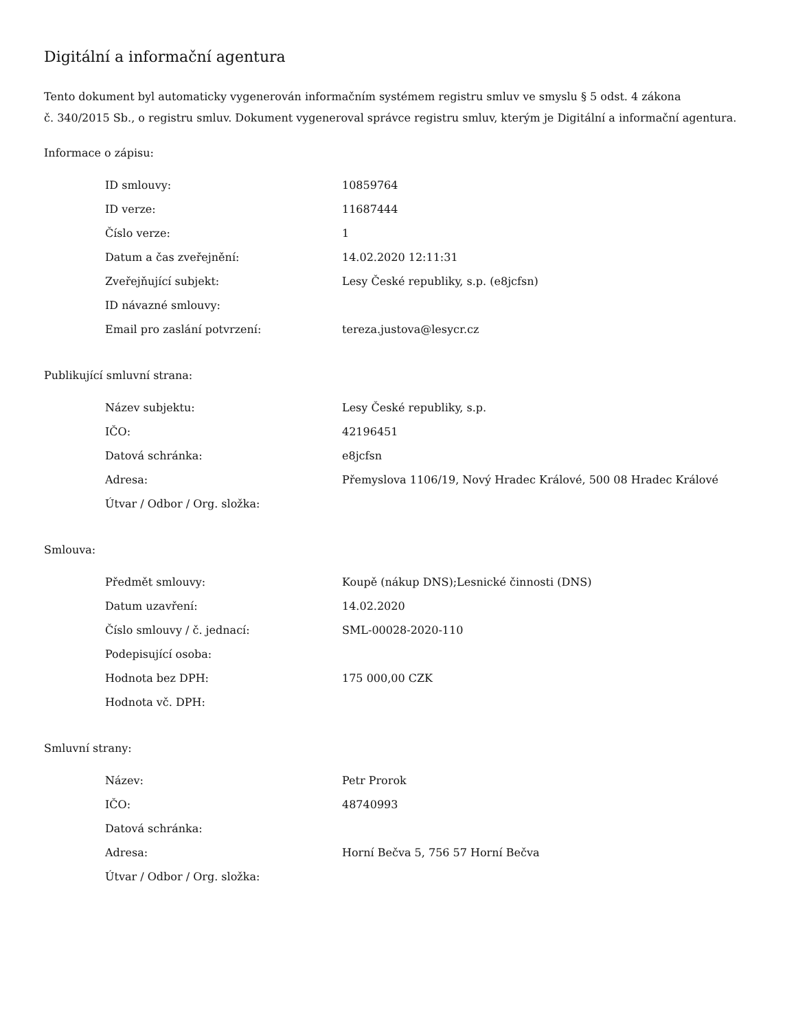Digitální a informační agentura
Tento dokument byl automaticky vygenerován informačním systémem registru smluv ve smyslu § 5 odst. 4 zákona
č. 340/2015 Sb., o registru smluv. Dokument vygeneroval správce registru smluv, kterým je Digitální a informační agentura.
Informace o zápisu:
| ID smlouvy: | 10859764 |
| ID verze: | 11687444 |
| Číslo verze: | 1 |
| Datum a čas zveřejnění: | 14.02.2020 12:11:31 |
| Zveřejňující subjekt: | Lesy České republiky, s.p. (e8jcfsn) |
| ID návazné smlouvy: | |
| Email pro zaslání potvrzení: | tereza.justova@lesycr.cz |
Publikující smluvní strana:
| Název subjektu: | Lesy České republiky, s.p. |
| IČO: | 42196451 |
| Datová schránka: | e8jcfsn |
| Adresa: | Přemyslova 1106/19, Nový Hradec Králové, 500 08 Hradec Králové |
| Útvar / Odbor / Org. složka: | |
Smlouva:
| Předmět smlouvy: | Koupě (nákup DNS);Lesnické činnosti (DNS) |
| Datum uzavření: | 14.02.2020 |
| Číslo smlouvy / č. jednací: | SML-00028-2020-110 |
| Podepisující osoba: | |
| Hodnota bez DPH: | 175 000,00 CZK |
| Hodnota vč. DPH: | |
Smluvní strany:
| Název: | Petr Prorok |
| IČO: | 48740993 |
| Datová schránka: | |
| Adresa: | Horní Bečva 5, 756 57 Horní Bečva |
| Útvar / Odbor / Org. složka: | |